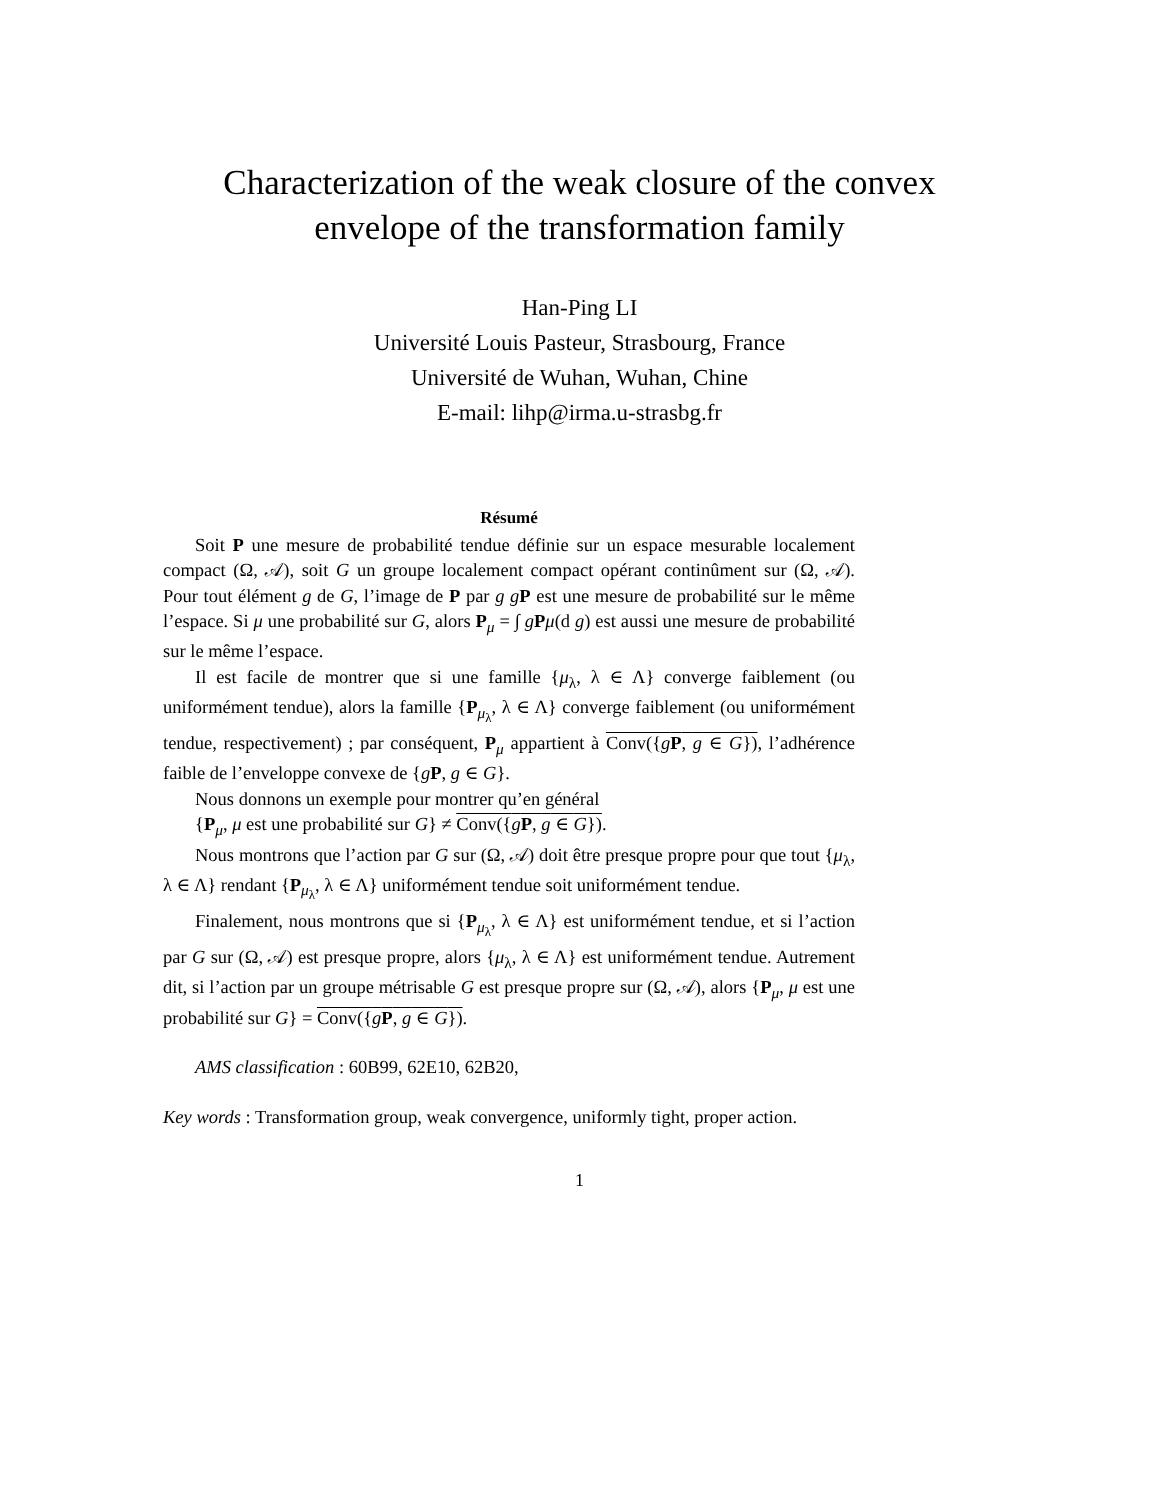Characterization of the weak closure of the convex
envelope of the transformation family
Han-Ping LI
Université Louis Pasteur, Strasbourg, France
Université de Wuhan, Wuhan, Chine
E-mail: lihp@irma.u-strasbg.fr
Résumé
Soit P une mesure de probabilité tendue définie sur un espace mesurable localement compact (Ω, 𝒜), soit G un groupe localement compact opérant continûment sur (Ω, 𝒜). Pour tout élément g de G, l’image de P par g gP est une mesure de probabilité sur le même l’espace. Si μ une probabilité sur G, alors P<sub>μ</sub> = ∫ gPμ(d g) est aussi une mesure de probabilité sur le même l’espace.
Il est facile de montrer que si une famille {μ<sub>λ</sub>, λ ∈ Λ} converge faiblement (ou uniformément tendue), alors la famille {P<sub>μ<sub>λ</sub></sub>, λ ∈ Λ} converge faiblement (ou uniformément tendue, respectivement) ; par conséquent, P<sub>μ</sub> appartient à Conv({gP, g ∈ G}), l’adhérence faible de l’enveloppe convexe de {gP, g ∈ G}.
Nous donnons un exemple pour montrer qu’en général
{P<sub>μ</sub>, μ est une probabilité sur G} ≠ Conv({gP, g ∈ G}).
Nous montrons que l’action par G sur (Ω, 𝒜) doit être presque propre pour que tout {μ<sub>λ</sub>, λ ∈ Λ} rendant {P<sub>μ<sub>λ</sub></sub>, λ ∈ Λ} uniformément tendue soit uniformément tendue.
Finalement, nous montrons que si {P<sub>μ<sub>λ</sub></sub>, λ ∈ Λ} est uniformément tendue, et si l’action par G sur (Ω, 𝒜) est presque propre, alors {μ<sub>λ</sub>, λ ∈ Λ} est uniformément tendue. Autrement dit, si l’action par un groupe métrisable G est presque propre sur (Ω, 𝒜), alors {P<sub>μ</sub>, μ est une probabilité sur G} = Conv({gP, g ∈ G}).
AMS classification : 60B99, 62E10, 62B20,
Key words : Transformation group, weak convergence, uniformly tight, proper action.
1